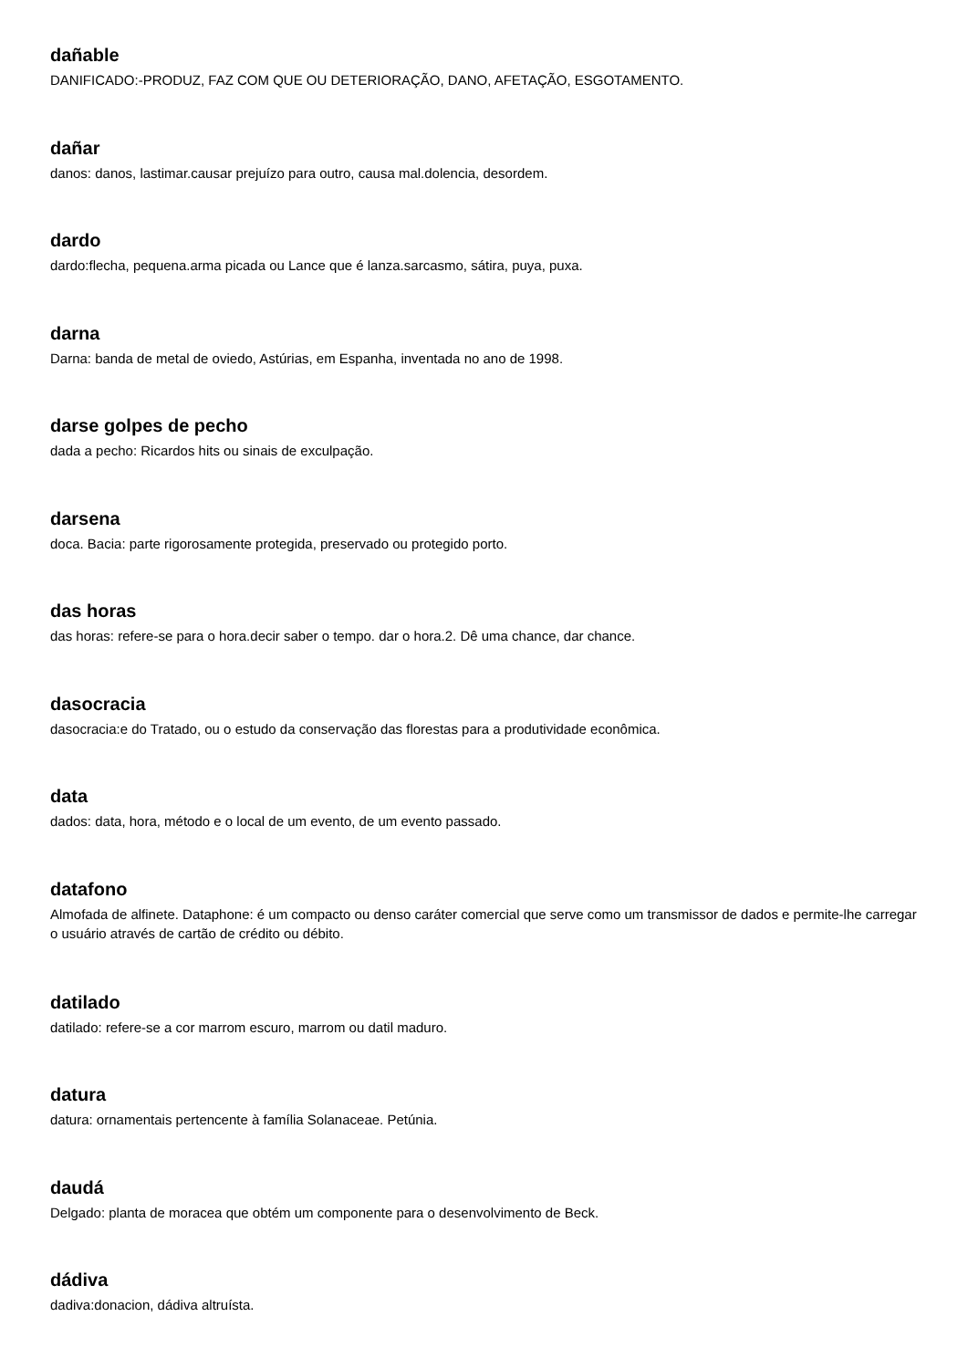dañable
DANIFICADO:-PRODUZ, FAZ COM QUE OU DETERIORAÇÃO, DANO, AFETAÇÃO, ESGOTAMENTO.
dañar
danos: danos, lastimar.causar prejuízo para outro, causa mal.dolencia, desordem.
dardo
dardo:flecha, pequena.arma picada ou Lance que é lanza.sarcasmo, sátira, puya, puxa.
darna
Darna: banda de metal de oviedo, Astúrias, em Espanha, inventada no ano de 1998.
darse golpes de pecho
dada a pecho: Ricardos hits ou sinais de exculpação.
darsena
doca. Bacia: parte rigorosamente protegida, preservado ou protegido porto.
das horas
das horas: refere-se para o hora.decir saber o tempo. dar o hora.2. Dê uma chance, dar chance.
dasocracia
dasocracia:e do Tratado, ou o estudo da conservação das florestas para a produtividade econômica.
data
dados: data, hora, método e o local de um evento, de um evento passado.
datafono
Almofada de alfinete. Dataphone: é um compacto ou denso caráter comercial que serve como um transmissor de dados e permite-lhe carregar o usuário através de cartão de crédito ou débito.
datilado
datilado: refere-se a cor marrom escuro, marrom ou datil maduro.
datura
datura: ornamentais pertencente à família Solanaceae. Petúnia.
daudá
Delgado: planta de moracea que obtém um componente para o desenvolvimento de Beck.
dádiva
dadiva:donacion, dádiva altruísta.